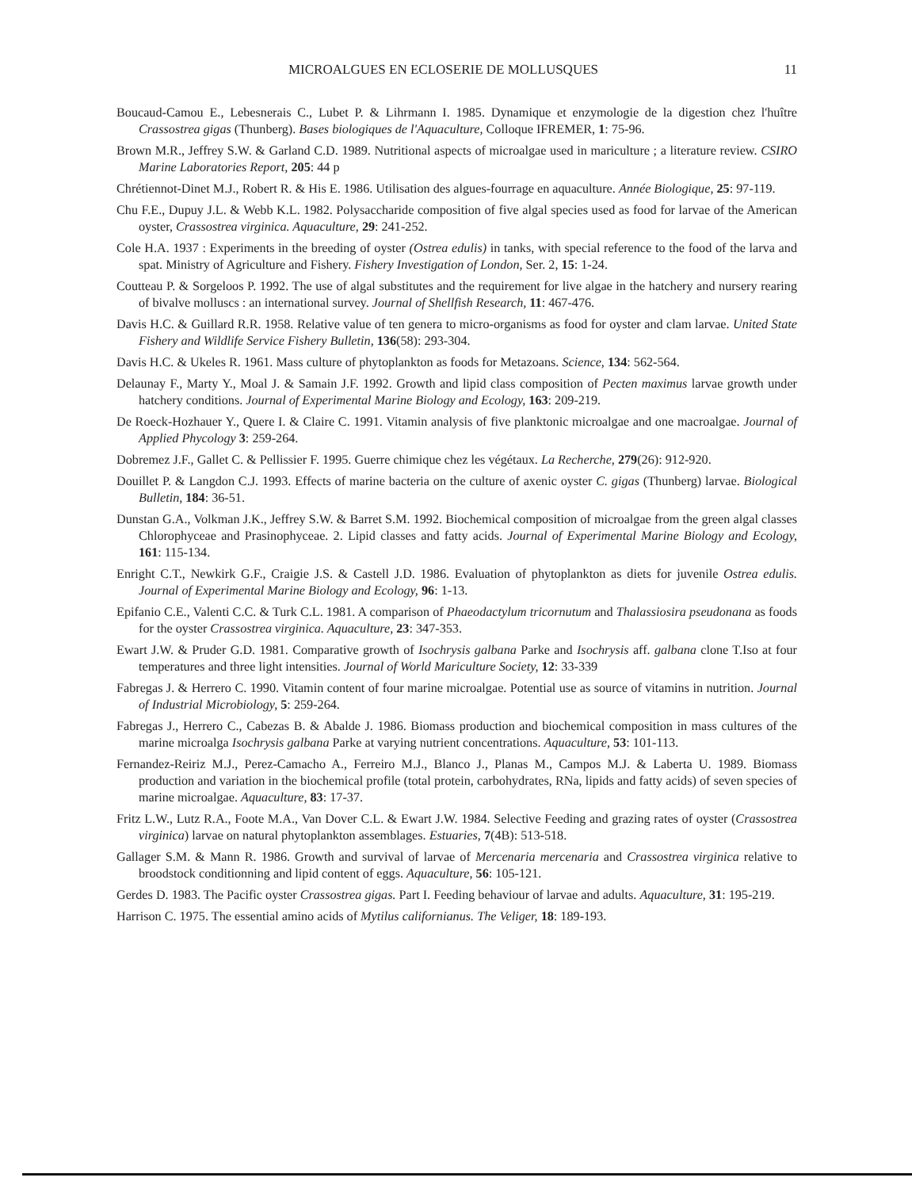MICROALGUES EN ECLOSERIE DE MOLLUSQUES 11
Boucaud-Camou E., Lebesnerais C., Lubet P. & Lihrmann I. 1985. Dynamique et enzymologie de la digestion chez l'huître Crassostrea gigas (Thunberg). Bases biologiques de l'Aquaculture, Colloque IFREMER, 1: 75-96.
Brown M.R., Jeffrey S.W. & Garland C.D. 1989. Nutritional aspects of microalgae used in mariculture ; a literature review. CSIRO Marine Laboratories Report, 205: 44 p
Chrétiennot-Dinet M.J., Robert R. & His E. 1986. Utilisation des algues-fourrage en aquaculture. Année Biologique, 25: 97-119.
Chu F.E., Dupuy J.L. & Webb K.L. 1982. Polysaccharide composition of five algal species used as food for larvae of the American oyster, Crassostrea virginica. Aquaculture, 29: 241-252.
Cole H.A. 1937 : Experiments in the breeding of oyster (Ostrea edulis) in tanks, with special reference to the food of the larva and spat. Ministry of Agriculture and Fishery. Fishery Investigation of London, Ser. 2, 15: 1-24.
Coutteau P. & Sorgeloos P. 1992. The use of algal substitutes and the requirement for live algae in the hatchery and nursery rearing of bivalve molluscs : an international survey. Journal of Shellfish Research, 11: 467-476.
Davis H.C. & Guillard R.R. 1958. Relative value of ten genera to micro-organisms as food for oyster and clam larvae. United State Fishery and Wildlife Service Fishery Bulletin, 136(58): 293-304.
Davis H.C. & Ukeles R. 1961. Mass culture of phytoplankton as foods for Metazoans. Science, 134: 562-564.
Delaunay F., Marty Y., Moal J. & Samain J.F. 1992. Growth and lipid class composition of Pecten maximus larvae growth under hatchery conditions. Journal of Experimental Marine Biology and Ecology, 163: 209-219.
De Roeck-Hozhauer Y., Quere I. & Claire C. 1991. Vitamin analysis of five planktonic microalgae and one macroalgae. Journal of Applied Phycology 3: 259-264.
Dobremez J.F., Gallet C. & Pellissier F. 1995. Guerre chimique chez les végétaux. La Recherche, 279(26): 912-920.
Douillet P. & Langdon C.J. 1993. Effects of marine bacteria on the culture of axenic oyster C. gigas (Thunberg) larvae. Biological Bulletin, 184: 36-51.
Dunstan G.A., Volkman J.K., Jeffrey S.W. & Barret S.M. 1992. Biochemical composition of microalgae from the green algal classes Chlorophyceae and Prasinophyceae. 2. Lipid classes and fatty acids. Journal of Experimental Marine Biology and Ecology, 161: 115-134.
Enright C.T., Newkirk G.F., Craigie J.S. & Castell J.D. 1986. Evaluation of phytoplankton as diets for juvenile Ostrea edulis. Journal of Experimental Marine Biology and Ecology, 96: 1-13.
Epifanio C.E., Valenti C.C. & Turk C.L. 1981. A comparison of Phaeodactylum tricornutum and Thalassiosira pseudonana as foods for the oyster Crassostrea virginica. Aquaculture, 23: 347-353.
Ewart J.W. & Pruder G.D. 1981. Comparative growth of Isochrysis galbana Parke and Isochrysis aff. galbana clone T.Iso at four temperatures and three light intensities. Journal of World Mariculture Society, 12: 33-339
Fabregas J. & Herrero C. 1990. Vitamin content of four marine microalgae. Potential use as source of vitamins in nutrition. Journal of Industrial Microbiology, 5: 259-264.
Fabregas J., Herrero C., Cabezas B. & Abalde J. 1986. Biomass production and biochemical composition in mass cultures of the marine microalga Isochrysis galbana Parke at varying nutrient concentrations. Aquaculture, 53: 101-113.
Fernandez-Reiriz M.J., Perez-Camacho A., Ferreiro M.J., Blanco J., Planas M., Campos M.J. & Laberta U. 1989. Biomass production and variation in the biochemical profile (total protein, carbohydrates, RNa, lipids and fatty acids) of seven species of marine microalgae. Aquaculture, 83: 17-37.
Fritz L.W., Lutz R.A., Foote M.A., Van Dover C.L. & Ewart J.W. 1984. Selective Feeding and grazing rates of oyster (Crassostrea virginica) larvae on natural phytoplankton assemblages. Estuaries, 7(4B): 513-518.
Gallager S.M. & Mann R. 1986. Growth and survival of larvae of Mercenaria mercenaria and Crassostrea virginica relative to broodstock conditionning and lipid content of eggs. Aquaculture, 56: 105-121.
Gerdes D. 1983. The Pacific oyster Crassostrea gigas. Part I. Feeding behaviour of larvae and adults. Aquaculture, 31: 195-219.
Harrison C. 1975. The essential amino acids of Mytilus californianus. The Veliger, 18: 189-193.